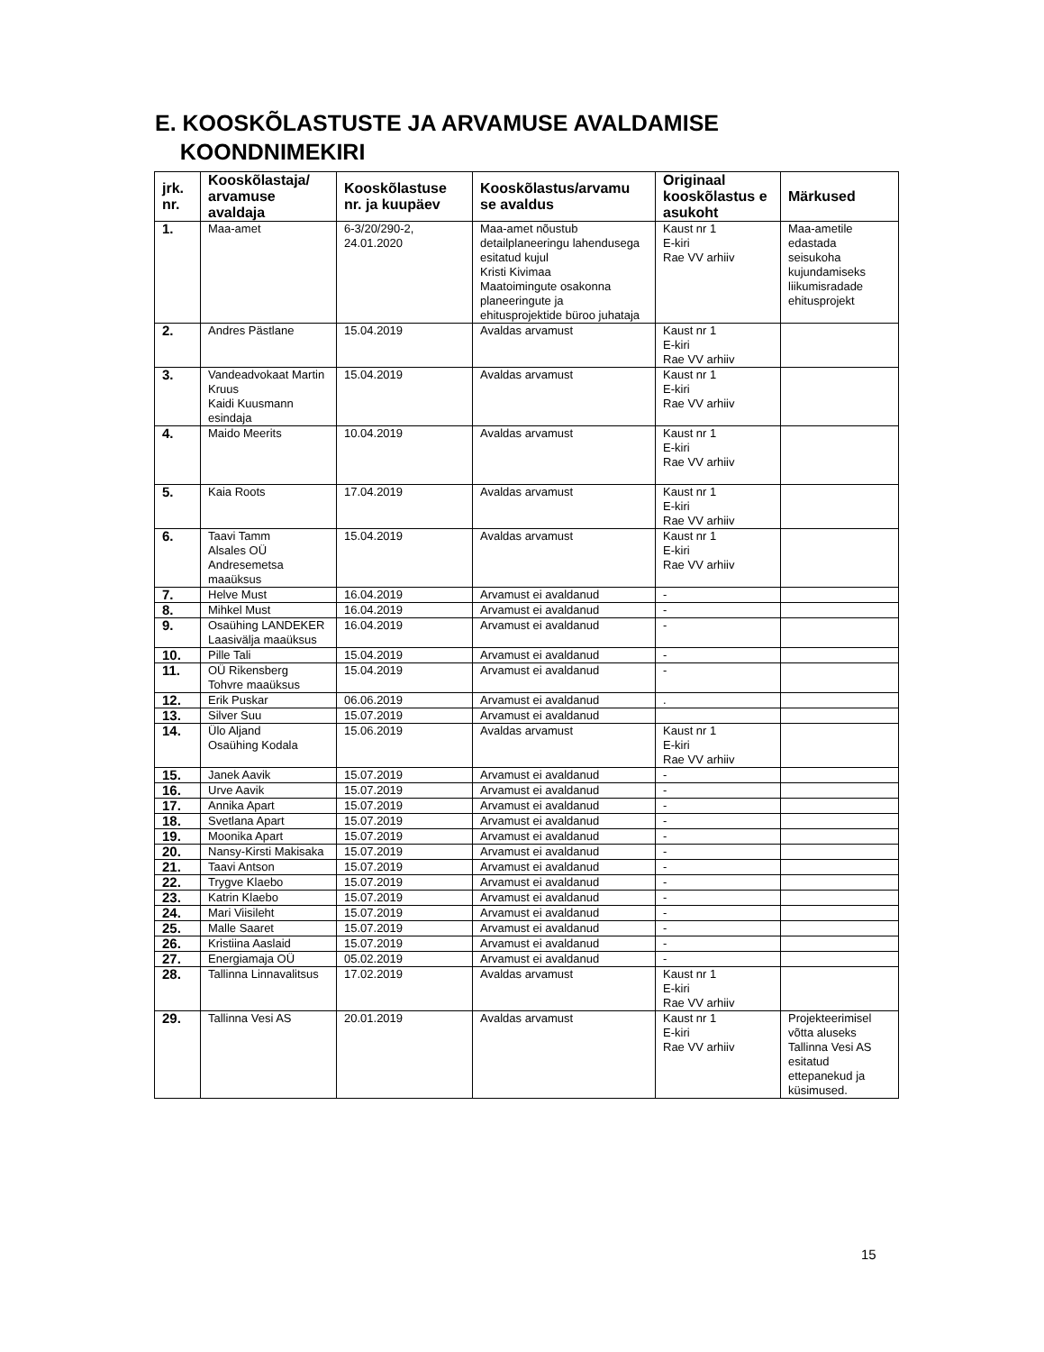E. KOOSKÕLASTUSTE JA ARVAMUSE AVALDAMISE
KOONDNIMEKIRI
| jrk. nr. | Kooskõlastaja/ arvamuse avaldaja | Kooskõlastuse nr. ja kuupäev | Kooskõlastus/arvamu se avaldus | Originaal kooskõlastus e asukoht | Märkused |
| --- | --- | --- | --- | --- | --- |
| 1. | Maa-amet | 6-3/20/290-2, 24.01.2020 | Maa-amet nõustub detailplaneeringu lahendusega esitatud kujul Kristi Kivimaa Maatoimingute osakonna planeeringute ja ehitusprojektide büroo juhataja | Kaust nr 1 E-kiri Rae VV arhiiv | Maa-ametile edastada seisukoha kujundamiseks liikumisradade ehitusprojekt |
| 2. | Andres Pästlane | 15.04.2019 | Avaldas arvamust | Kaust nr 1 E-kiri Rae VV arhiiv | |
| 3. | Vandeadvokaat Martin Kruus Kaidi Kuusmann esindaja | 15.04.2019 | Avaldas arvamust | Kaust nr 1 E-kiri Rae VV arhiiv | |
| 4. | Maido Meerits | 10.04.2019 | Avaldas arvamust | Kaust nr 1 E-kiri Rae VV arhiiv | |
| 5. | Kaia Roots | 17.04.2019 | Avaldas arvamust | Kaust nr 1 E-kiri Rae VV arhiiv | |
| 6. | Taavi Tamm Alsales OÜ Andresemetsa maaüksus | 15.04.2019 | Avaldas arvamust | Kaust nr 1 E-kiri Rae VV arhiiv | |
| 7. | Helve Must | 16.04.2019 | Arvamust ei avaldanud | - | |
| 8. | Mihkel Must | 16.04.2019 | Arvamust ei avaldanud | - | |
| 9. | Osaühing LANDEKER Laasivälja maaüksus | 16.04.2019 | Arvamust ei avaldanud | - | |
| 10. | Pille Tali | 15.04.2019 | Arvamust ei avaldanud | - | |
| 11. | OÜ Rikensberg Tohvre maaüksus | 15.04.2019 | Arvamust ei avaldanud | - | |
| 12. | Erik Puskar | 06.06.2019 | Arvamust ei avaldanud | . | |
| 13. | Silver Suu | 15.07.2019 | Arvamust ei avaldanud | | |
| 14. | Ülo Aljand Osaühing Kodala | 15.06.2019 | Avaldas arvamust | Kaust nr 1 E-kiri Rae VV arhiiv | |
| 15. | Janek Aavik | 15.07.2019 | Arvamust ei avaldanud | - | |
| 16. | Urve Aavik | 15.07.2019 | Arvamust ei avaldanud | - | |
| 17. | Annika Apart | 15.07.2019 | Arvamust ei avaldanud | - | |
| 18. | Svetlana Apart | 15.07.2019 | Arvamust ei avaldanud | - | |
| 19. | Moonika Apart | 15.07.2019 | Arvamust ei avaldanud | - | |
| 20. | Nansy-Kirsti Makisaka | 15.07.2019 | Arvamust ei avaldanud | - | |
| 21. | Taavi Antson | 15.07.2019 | Arvamust ei avaldanud | - | |
| 22. | Trygve Klaebo | 15.07.2019 | Arvamust ei avaldanud | - | |
| 23. | Katrin Klaebo | 15.07.2019 | Arvamust ei avaldanud | - | |
| 24. | Mari Viisileht | 15.07.2019 | Arvamust ei avaldanud | - | |
| 25. | Malle Saaret | 15.07.2019 | Arvamust ei avaldanud | - | |
| 26. | Kristiina Aaslaid | 15.07.2019 | Arvamust ei avaldanud | - | |
| 27. | Energiamaja OÜ | 05.02.2019 | Arvamust ei avaldanud | - | |
| 28. | Tallinna Linnavalitsus | 17.02.2019 | Avaldas arvamust | Kaust nr 1 E-kiri Rae VV arhiiv | |
| 29. | Tallinna Vesi AS | 20.01.2019 | Avaldas arvamust | Kaust nr 1 E-kiri Rae VV arhiiv | Projekteerimisel võtta aluseks Tallinna Vesi AS esitatud ettepanekud ja küsimused. |
15